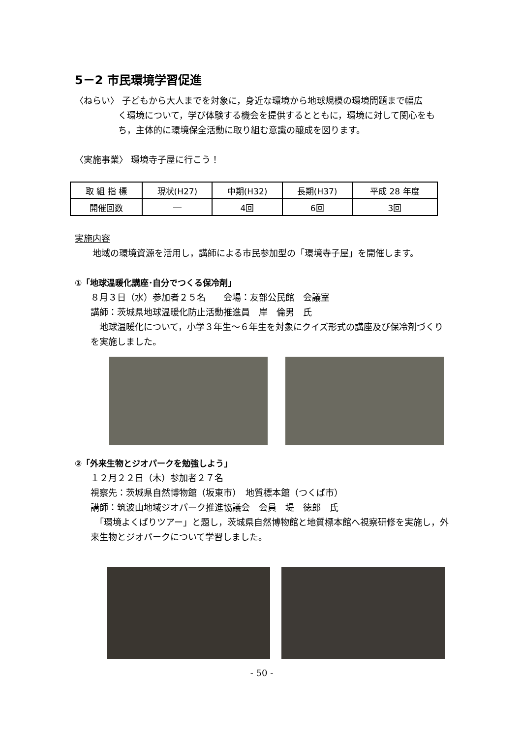5－2 市民環境学習促進
〈ねらい〉 子どもから大人までを対象に，身近な環境から地球規模の環境問題まで幅広
く環境について，学び体験する機会を提供するとともに，環境に対して関心をもち，主体的に環境保全活動に取り組む意識の醸成を図ります。
〈実施事業〉 環境寺子屋に行こう！
| 取 組 指 標 | 現状(H27) | 中期(H32) | 長期(H37) | 平成 28 年度 |
| --- | --- | --- | --- | --- |
| 開催回数 | ― | 4回 | 6回 | 3回 |
実施内容
　　地域の環境資源を活用し，講師による市民参加型の「環境寺子屋」を開催します。
①「地球温暖化講座･自分でつくる保冷剤」
８月３日（水）参加者２５名　　会場：友部公民館　会議室
講師：茨城県地球温暖化防止活動推進員　岸　倫男　氏
　地球温暖化について，小学３年生～６年生を対象にクイズ形式の講座及び保冷剤づくりを実施しました。
②「外来生物とジオパークを勉強しよう」
１２月２２日（木）参加者２７名
視察先：茨城県自然博物館（坂東市）　地質標本館（つくば市）
講師：筑波山地域ジオパーク推進協議会　会員　堤　徳郎　氏
　「環境よくばりツアー」と題し，茨城県自然博物館と地質標本館へ視察研修を実施し，外来生物とジオパークについて学習しました。
- 50 -